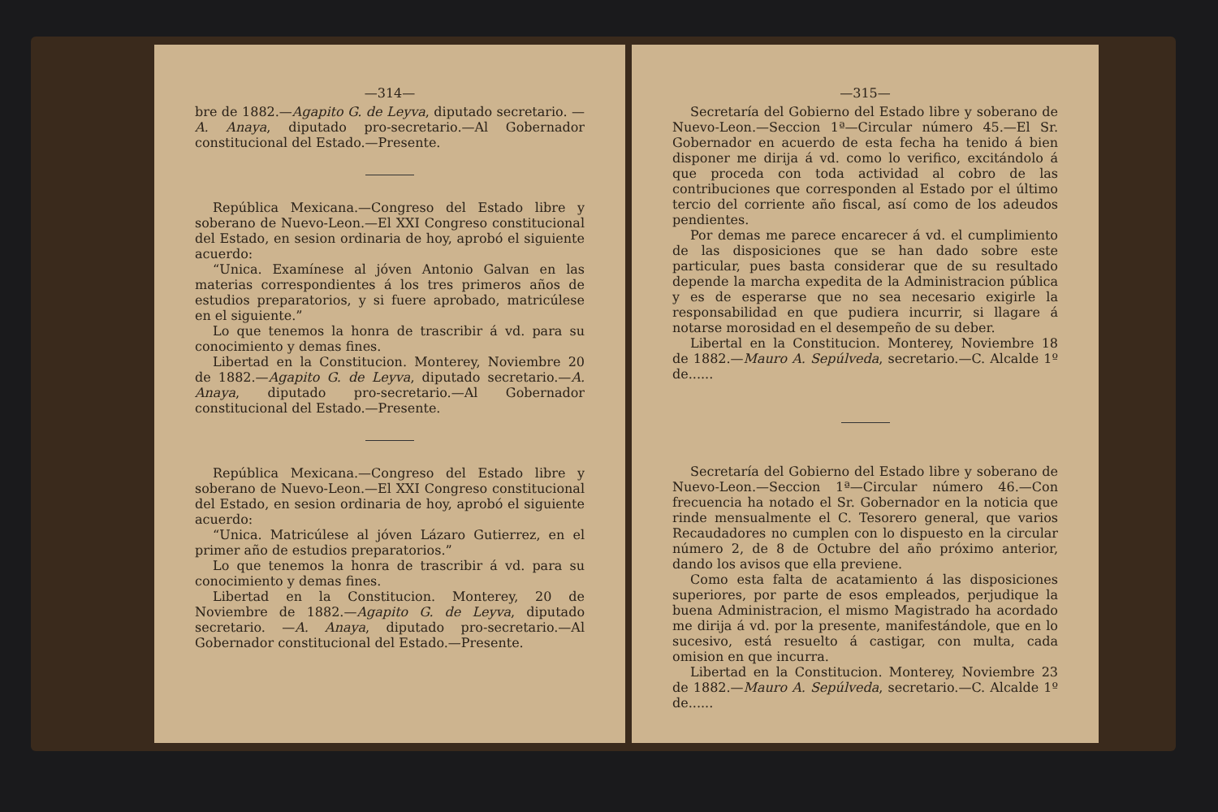—314—
bre de 1882.—Agapito G. de Leyva, diputado secretario. —A. Anaya, diputado pro-secretario.—Al Gobernador constitucional del Estado.—Presente.
República Mexicana.—Congreso del Estado libre y soberano de Nuevo-Leon.—El XXI Congreso constitucional del Estado, en sesion ordinaria de hoy, aprobó el siguiente acuerdo:
“Unica. Examínese al jóven Antonio Galvan en las materias correspondientes á los tres primeros años de estudios preparatorios, y si fuere aprobado, matricúlese en el siguiente.”
Lo que tenemos la honra de trascribir á vd. para su conocimiento y demas fines.
Libertad en la Constitucion. Monterey, Noviembre 20 de 1882.—Agapito G. de Leyva, diputado secretario.—A. Anaya, diputado pro-secretario.—Al Gobernador constitucional del Estado.—Presente.
República Mexicana.—Congreso del Estado libre y soberano de Nuevo-Leon.—El XXI Congreso constitucional del Estado, en sesion ordinaria de hoy, aprobó el siguiente acuerdo:
“Unica. Matricúlese al jóven Lázaro Gutierrez, en el primer año de estudios preparatorios.”
Lo que tenemos la honra de trascribir á vd. para su conocimiento y demas fines.
Libertad en la Constitucion. Monterey, 20 de Noviembre de 1882.—Agapito G. de Leyva, diputado secretario. —A. Anaya, diputado pro-secretario.—Al Gobernador constitucional del Estado.—Presente.
—315—
Secretaría del Gobierno del Estado libre y soberano de Nuevo-Leon.—Seccion 1ª—Circular número 45.—El Sr. Gobernador en acuerdo de esta fecha ha tenido á bien disponer me dirija á vd. como lo verifico, excitándolo á que proceda con toda actividad al cobro de las contribuciones que corresponden al Estado por el último tercio del corriente año fiscal, así como de los adeudos pendientes.
Por demas me parece encarecer á vd. el cumplimiento de las disposiciones que se han dado sobre este particular, pues basta considerar que de su resultado depende la marcha expedita de la Administracion pública y es de esperarse que no sea necesario exigirle la responsabilidad en que pudiera incurrir, si llagare á notarse morosidad en el desempeño de su deber.
Libertal en la Constitucion. Monterey, Noviembre 18 de 1882.—Mauro A. Sepúlveda, secretario.—C. Alcalde 1º de......
Secretaría del Gobierno del Estado libre y soberano de Nuevo-Leon.—Seccion 1ª—Circular número 46.—Con frecuencia ha notado el Sr. Gobernador en la noticia que rinde mensualmente el C. Tesorero general, que varios Recaudadores no cumplen con lo dispuesto en la circular número 2, de 8 de Octubre del año próximo anterior, dando los avisos que ella previene.
Como esta falta de acatamiento á las disposiciones superiores, por parte de esos empleados, perjudique la buena Administracion, el mismo Magistrado ha acordado me dirija á vd. por la presente, manifestándole, que en lo sucesivo, está resuelto á castigar, con multa, cada omision en que incurra.
Libertad en la Constitucion. Monterey, Noviembre 23 de 1882.—Mauro A. Sepúlveda, secretario.—C. Alcalde 1º de......